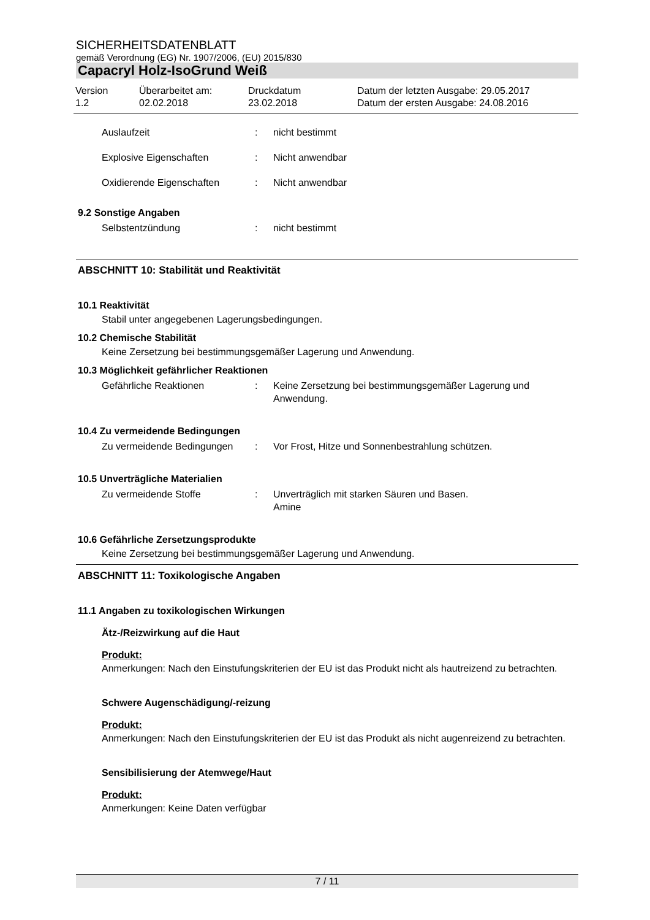SICHERHEITSDATENBLATT
gemäß Verordnung (EG) Nr. 1907/2006, (EU) 2015/830
Capacryl Holz-IsoGrund Weiß
Version
1.2
Überarbeitet am:
02.02.2018
Druckdatum
23.02.2018
Datum der letzten Ausgabe: 29.05.2017
Datum der ersten Ausgabe: 24.08.2016
Auslaufzeit : nicht bestimmt
Explosive Eigenschaften : Nicht anwendbar
Oxidierende Eigenschaften : Nicht anwendbar
9.2 Sonstige Angaben
Selbstentzündung : nicht bestimmt
ABSCHNITT 10: Stabilität und Reaktivität
10.1 Reaktivität
Stabil unter angegebenen Lagerungsbedingungen.
10.2 Chemische Stabilität
Keine Zersetzung bei bestimmungsgemäßer Lagerung und Anwendung.
10.3 Möglichkeit gefährlicher Reaktionen
Gefährliche Reaktionen : Keine Zersetzung bei bestimmungsgemäßer Lagerung und Anwendung.
10.4 Zu vermeidende Bedingungen
Zu vermeidende Bedingungen : Vor Frost, Hitze und Sonnenbestrahlung schützen.
10.5 Unverträgliche Materialien
Zu vermeidende Stoffe : Unverträglich mit starken Säuren und Basen.
Amine
10.6 Gefährliche Zersetzungsprodukte
Keine Zersetzung bei bestimmungsgemäßer Lagerung und Anwendung.
ABSCHNITT 11: Toxikologische Angaben
11.1 Angaben zu toxikologischen Wirkungen
Ätz-/Reizwirkung auf die Haut
Produkt:
Anmerkungen: Nach den Einstufungskriterien der EU ist das Produkt nicht als hautreizend zu betrachten.
Schwere Augenschädigung/-reizung
Produkt:
Anmerkungen: Nach den Einstufungskriterien der EU ist das Produkt als nicht augenreizend zu betrachten.
Sensibilisierung der Atemwege/Haut
Produkt:
Anmerkungen: Keine Daten verfügbar
7 / 11